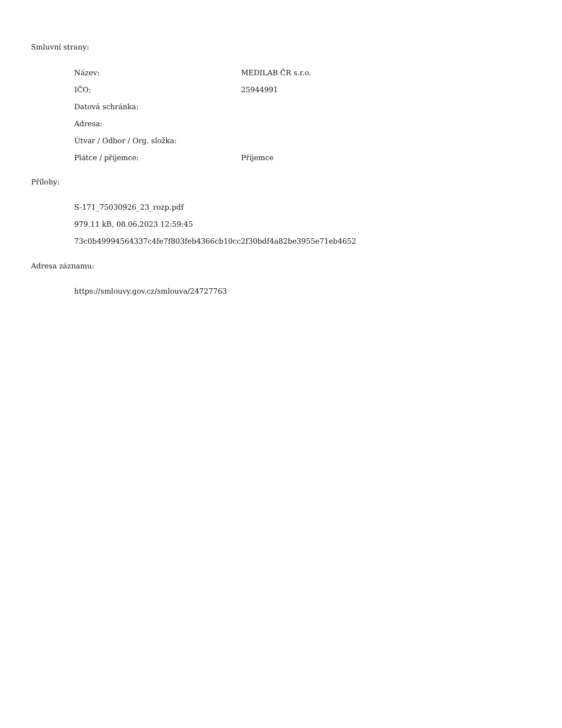Smluvní strany:
| Název: | MEDILAB ČR s.r.o. |
| IČO: | 25944991 |
| Datová schránka: | |
| Adresa: | |
| Útvar / Odbor / Org. složka: | |
| Plátce / příjemce: | Příjemce |
Přílohy:
S-171_75030926_23_rozp.pdf
979.11 kB, 08.06.2023 12:59:45
73c0b49994564337c4fe7f803feb4366cb10cc2f30bdf4a82be3955e71eb4652
Adresa záznamu:
https://smlouvy.gov.cz/smlouva/24727763